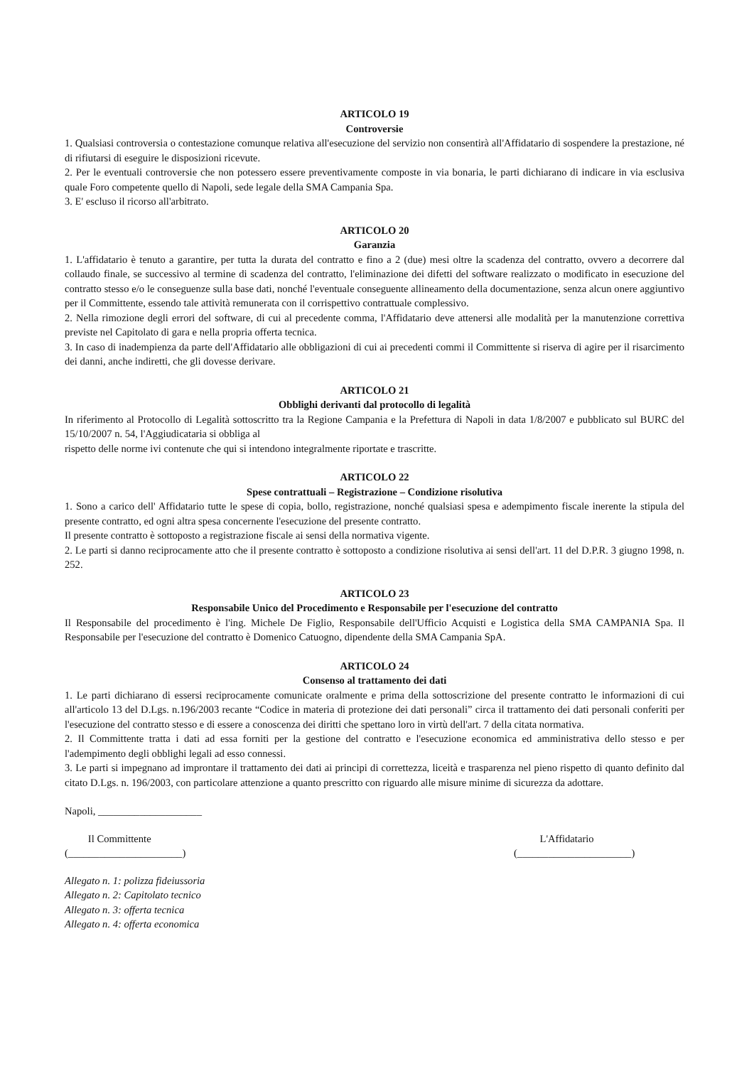ARTICOLO 19
Controversie
1. Qualsiasi controversia o contestazione comunque relativa all'esecuzione del servizio non consentirà all'Affidatario di sospendere la prestazione, né di rifiutarsi di eseguire le disposizioni ricevute.
2. Per le eventuali controversie che non potessero essere preventivamente composte in via bonaria, le parti dichiarano di indicare in via esclusiva quale Foro competente quello di Napoli, sede legale della SMA Campania Spa.
3. E' escluso il ricorso all'arbitrato.
ARTICOLO 20
Garanzia
1. L'affidatario è tenuto a garantire, per tutta la durata del contratto e fino a 2 (due) mesi oltre la scadenza del contratto, ovvero a decorrere dal collaudo finale, se successivo al termine di scadenza del contratto, l'eliminazione dei difetti del software realizzato o modificato in esecuzione del contratto stesso e/o le conseguenze sulla base dati, nonché l'eventuale conseguente allineamento della documentazione, senza alcun onere aggiuntivo per il Committente, essendo tale attività remunerata con il corrispettivo contrattuale complessivo.
2. Nella rimozione degli errori del software, di cui al precedente comma, l'Affidatario deve attenersi alle modalità per la manutenzione correttiva previste nel Capitolato di gara e nella propria offerta tecnica.
3. In caso di inadempienza da parte dell'Affidatario alle obbligazioni di cui ai precedenti commi il Committente si riserva di agire per il risarcimento dei danni, anche indiretti, che gli dovesse derivare.
ARTICOLO 21
Obblighi derivanti dal protocollo di legalità
In riferimento al Protocollo di Legalità sottoscritto tra la Regione Campania e la Prefettura di Napoli in data 1/8/2007 e pubblicato sul BURC del 15/10/2007 n. 54, l'Aggiudicataria si obbliga al
rispetto delle norme ivi contenute che qui si intendono integralmente riportate e trascritte.
ARTICOLO 22
Spese contrattuali – Registrazione – Condizione risolutiva
1. Sono a carico dell' Affidatario tutte le spese di copia, bollo, registrazione, nonché qualsiasi spesa e adempimento fiscale inerente la stipula del presente contratto, ed ogni altra spesa concernente l'esecuzione del presente contratto.
Il presente contratto è sottoposto a registrazione fiscale ai sensi della normativa vigente.
2. Le parti si danno reciprocamente atto che il presente contratto è sottoposto a condizione risolutiva ai sensi dell'art. 11 del D.P.R. 3 giugno 1998, n. 252.
ARTICOLO 23
Responsabile Unico del Procedimento e Responsabile per l'esecuzione del contratto
Il Responsabile del procedimento è l'ing. Michele De Figlio, Responsabile dell'Ufficio Acquisti e Logistica della SMA CAMPANIA Spa. Il Responsabile per l'esecuzione del contratto è Domenico Catuogno, dipendente della SMA Campania SpA.
ARTICOLO 24
Consenso al trattamento dei dati
1. Le parti dichiarano di essersi reciprocamente comunicate oralmente e prima della sottoscrizione del presente contratto le informazioni di cui all'articolo 13 del D.Lgs. n.196/2003 recante “Codice in materia di protezione dei dati personali” circa il trattamento dei dati personali conferiti per l'esecuzione del contratto stesso e di essere a conoscenza dei diritti che spettano loro in virtù dell'art. 7 della citata normativa.
2. Il Committente tratta i dati ad essa forniti per la gestione del contratto e l'esecuzione economica ed amministrativa dello stesso e per l'adempimento degli obblighi legali ad esso connessi.
3. Le parti si impegnano ad improntare il trattamento dei dati ai principi di correttezza, liceità e trasparenza nel pieno rispetto di quanto definito dal citato D.Lgs. n. 196/2003, con particolare attenzione a quanto prescritto con riguardo alle misure minime di sicurezza da adottare.
Napoli, ____________________
Il Committente
(______________________)
L'Affidatario
(______________________)
Allegato n. 1: polizza fideiussoria
Allegato n. 2: Capitolato tecnico
Allegato n. 3: offerta tecnica
Allegato n. 4: offerta economica